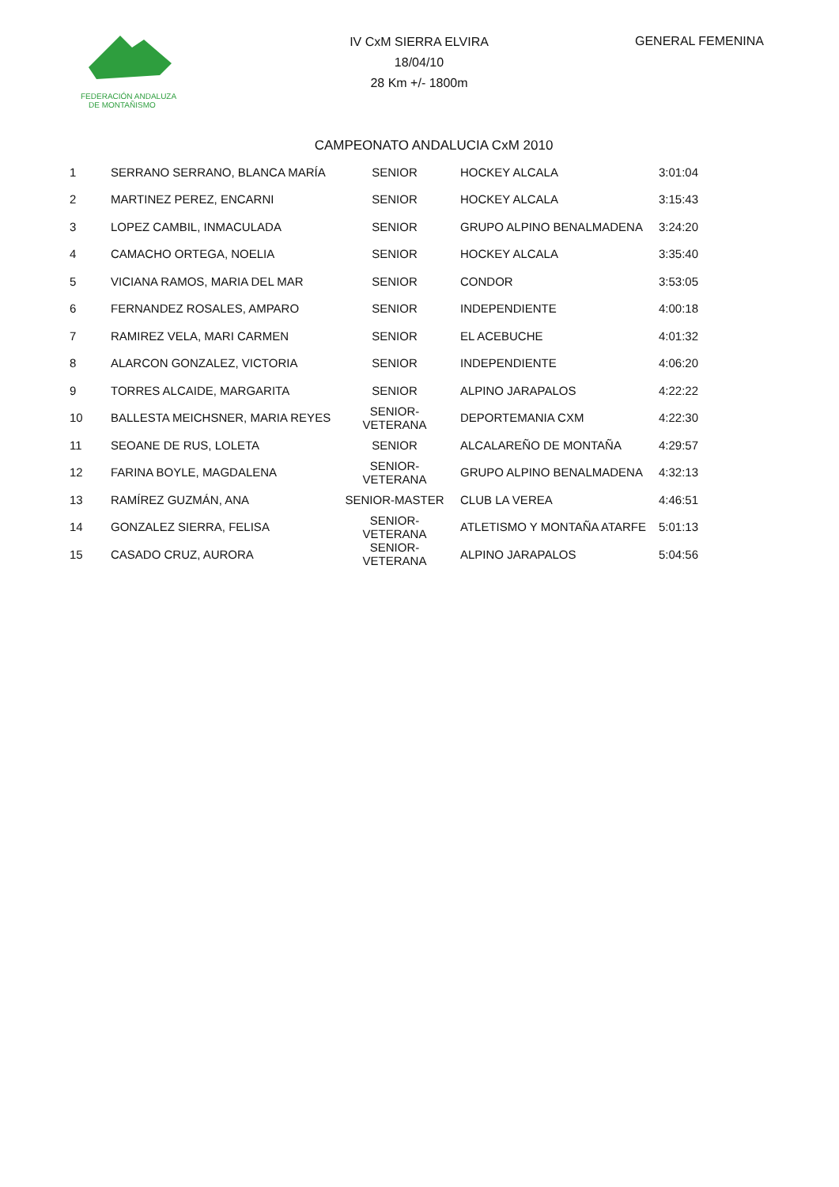FEDERACIÓN ANDALUZA
DE MONTAÑISMO
IV CxM SIERRA ELVIRA
18/04/10
28 Km +/- 1800m
GENERAL FEMENINA
CAMPEONATO ANDALUCIA CxM 2010
| 1 | SERRANO SERRANO, BLANCA MARÍA | SENIOR | | HOCKEY ALCALA | 3:01:04 |
| 2 | MARTINEZ PEREZ, ENCARNI | SENIOR | | HOCKEY ALCALA | 3:15:43 |
| 3 | LOPEZ CAMBIL, INMACULADA | SENIOR | | GRUPO ALPINO BENALMADENA | 3:24:20 |
| 4 | CAMACHO ORTEGA, NOELIA | SENIOR | | HOCKEY ALCALA | 3:35:40 |
| 5 | VICIANA RAMOS, MARIA DEL MAR | SENIOR | | CONDOR | 3:53:05 |
| 6 | FERNANDEZ ROSALES, AMPARO | SENIOR | | INDEPENDIENTE | 4:00:18 |
| 7 | RAMIREZ VELA, MARI CARMEN | SENIOR | | EL ACEBUCHE | 4:01:32 |
| 8 | ALARCON GONZALEZ, VICTORIA | SENIOR | | INDEPENDIENTE | 4:06:20 |
| 9 | TORRES ALCAIDE, MARGARITA | SENIOR | | ALPINO JARAPALOS | 4:22:22 |
| 10 | BALLESTA MEICHSNER, MARIA REYES | SENIOR-VETERANA | | DEPORTEMANIA CXM | 4:22:30 |
| 11 | SEOANE DE RUS, LOLETA | SENIOR | | ALCALAREÑO DE MONTAÑA | 4:29:57 |
| 12 | FARINA BOYLE, MAGDALENA | SENIOR-VETERANA | | GRUPO ALPINO BENALMADENA | 4:32:13 |
| 13 | RAMÍREZ GUZMÁN, ANA | SENIOR-MASTER | | CLUB LA VEREA | 4:46:51 |
| 14 | GONZALEZ SIERRA, FELISA | SENIOR-VETERANA | | ATLETISMO Y MONTAÑA ATARFE | 5:01:13 |
| 15 | CASADO CRUZ, AURORA | SENIOR-VETERANA | | ALPINO JARAPALOS | 5:04:56 |